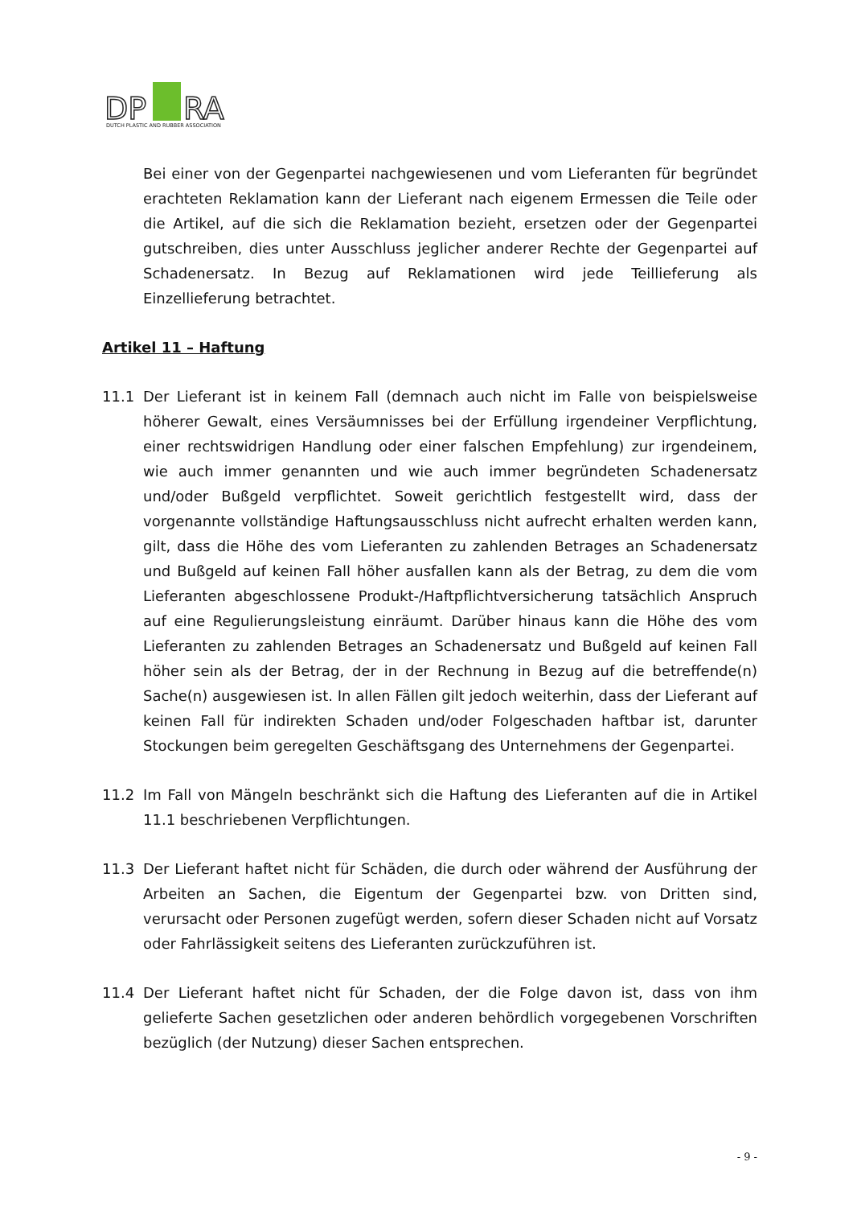DP
RA
DUTCH PLASTIC AND RUBBER ASSOCIATION
Bei einer von der Gegenpartei nachgewiesenen und vom Lieferanten für begründet erachteten Reklamation kann der Lieferant nach eigenem Ermessen die Teile oder die Artikel, auf die sich die Reklamation bezieht, ersetzen oder der Gegenpartei gutschreiben, dies unter Ausschluss jeglicher anderer Rechte der Gegenpartei auf Schadenersatz. In Bezug auf Reklamationen wird jede Teillieferung als Einzellieferung betrachtet.
Artikel 11 – Haftung
11.1 Der Lieferant ist in keinem Fall (demnach auch nicht im Falle von beispielsweise höherer Gewalt, eines Versäumnisses bei der Erfüllung irgendeiner Verpflichtung, einer rechtswidrigen Handlung oder einer falschen Empfehlung) zur irgendeinem, wie auch immer genannten und wie auch immer begründeten Schadenersatz und/oder Bußgeld verpflichtet. Soweit gerichtlich festgestellt wird, dass der vorgenannte vollständige Haftungsausschluss nicht aufrecht erhalten werden kann, gilt, dass die Höhe des vom Lieferanten zu zahlenden Betrages an Schadenersatz und Bußgeld auf keinen Fall höher ausfallen kann als der Betrag, zu dem die vom Lieferanten abgeschlossene Produkt-/Haftpflichtversicherung tatsächlich Anspruch auf eine Regulierungsleistung einräumt. Darüber hinaus kann die Höhe des vom Lieferanten zu zahlenden Betrages an Schadenersatz und Bußgeld auf keinen Fall höher sein als der Betrag, der in der Rechnung in Bezug auf die betreffende(n) Sache(n) ausgewiesen ist. In allen Fällen gilt jedoch weiterhin, dass der Lieferant auf keinen Fall für indirekten Schaden und/oder Folgeschaden haftbar ist, darunter Stockungen beim geregelten Geschäftsgang des Unternehmens der Gegenpartei.
11.2 Im Fall von Mängeln beschränkt sich die Haftung des Lieferanten auf die in Artikel 11.1 beschriebenen Verpflichtungen.
11.3 Der Lieferant haftet nicht für Schäden, die durch oder während der Ausführung der Arbeiten an Sachen, die Eigentum der Gegenpartei bzw. von Dritten sind, verursacht oder Personen zugefügt werden, sofern dieser Schaden nicht auf Vorsatz oder Fahrlässigkeit seitens des Lieferanten zurückzuführen ist.
11.4 Der Lieferant haftet nicht für Schaden, der die Folge davon ist, dass von ihm gelieferte Sachen gesetzlichen oder anderen behördlich vorgegebenen Vorschriften bezüglich (der Nutzung) dieser Sachen entsprechen.
- 9 -